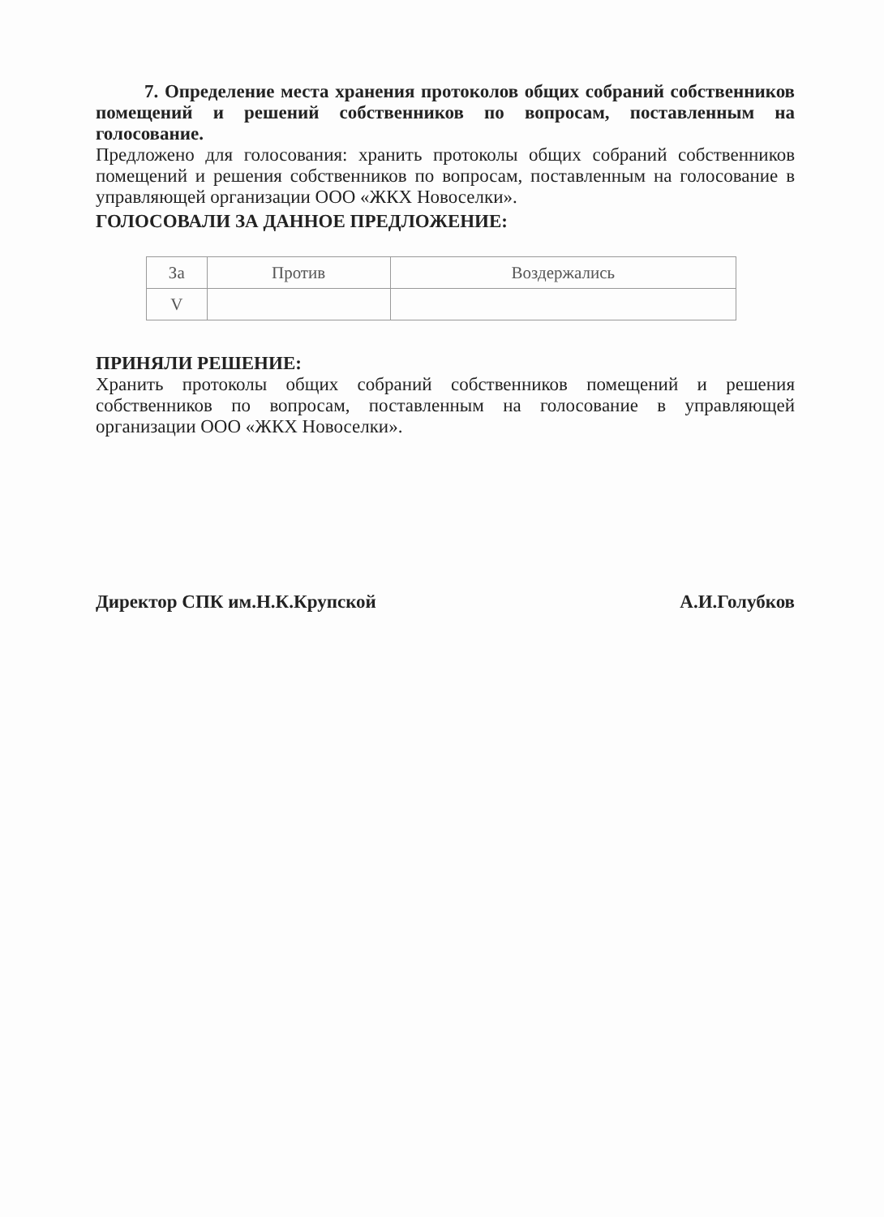7. Определение места хранения протоколов общих собраний собственников помещений и решений собственников по вопросам, поставленным на голосование.
Предложено для голосования: хранить протоколы общих собраний собственников помещений и решения собственников по вопросам, поставленным на голосование в управляющей организации ООО «ЖКХ Новоселки».
ГОЛОСОВАЛИ ЗА ДАННОЕ ПРЕДЛОЖЕНИЕ:
| За | Против | Воздержались |
| V | | |
ПРИНЯЛИ РЕШЕНИЕ:
Хранить протоколы общих собраний собственников помещений и решения собственников по вопросам, поставленным на голосование в управляющей организации ООО «ЖКХ Новоселки».
Директор СПК им.Н.К.Крупской А.И.Голубков